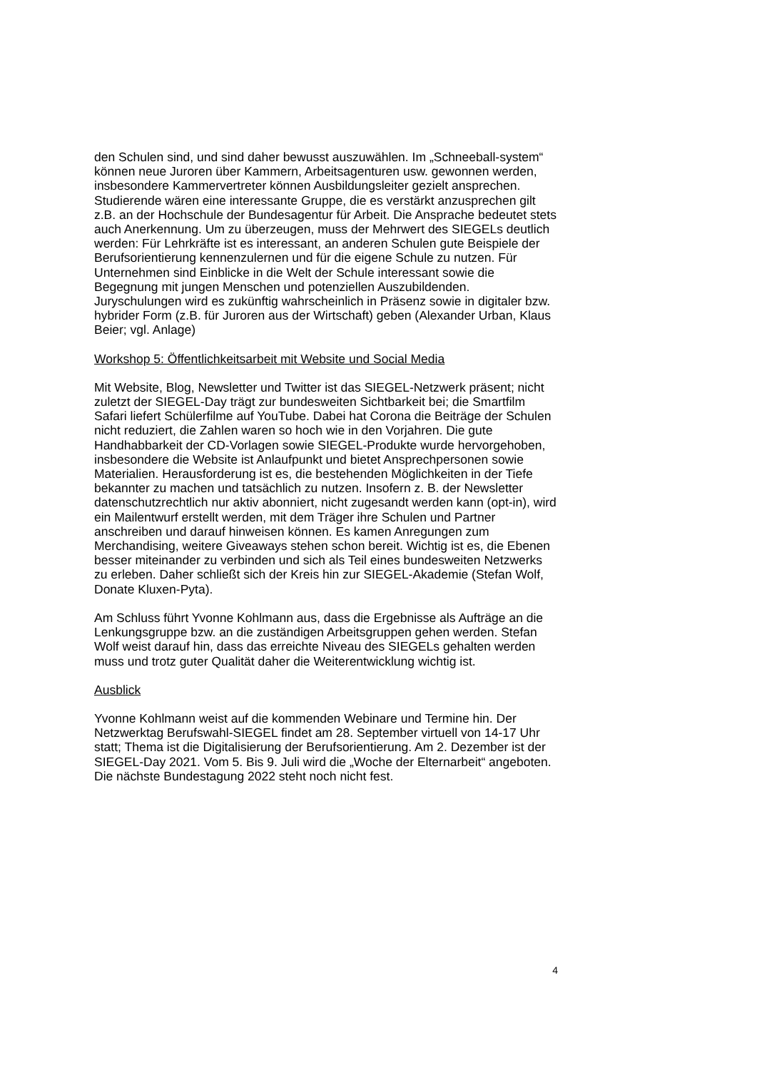den Schulen sind, und sind daher bewusst auszuwählen. Im „Schneeball-system“ können neue Juroren über Kammern, Arbeitsagenturen usw. gewonnen werden, insbesondere Kammervertreter können Ausbildungsleiter gezielt ansprechen. Studierende wären eine interessante Gruppe, die es verstärkt anzusprechen gilt z.B. an der Hochschule der Bundesagentur für Arbeit. Die Ansprache bedeutet stets auch Anerkennung. Um zu überzeugen, muss der Mehrwert des SIEGELs deutlich werden: Für Lehrkräfte ist es interessant, an anderen Schulen gute Beispiele der Berufsorientierung kennenzulernen und für die eigene Schule zu nutzen. Für Unternehmen sind Einblicke in die Welt der Schule interessant sowie die Begegnung mit jungen Menschen und potenziellen Auszubildenden. Juryschulungen wird es zukünftig wahrscheinlich in Präsenz sowie in digitaler bzw. hybrider Form (z.B. für Juroren aus der Wirtschaft) geben (Alexander Urban, Klaus Beier; vgl. Anlage)
Workshop 5: Öffentlichkeitsarbeit mit Website und Social Media
Mit Website, Blog, Newsletter und Twitter ist das SIEGEL-Netzwerk präsent; nicht zuletzt der SIEGEL-Day trägt zur bundesweiten Sichtbarkeit bei; die Smartfilm Safari liefert Schülerfilme auf YouTube. Dabei hat Corona die Beiträge der Schulen nicht reduziert, die Zahlen waren so hoch wie in den Vorjahren. Die gute Handhabbarkeit der CD-Vorlagen sowie SIEGEL-Produkte wurde hervorgehoben, insbesondere die Website ist Anlaufpunkt und bietet Ansprechpersonen sowie Materialien. Herausforderung ist es, die bestehenden Möglichkeiten in der Tiefe bekannter zu machen und tatsächlich zu nutzen. Insofern z. B. der Newsletter datenschutzrechtlich nur aktiv abonniert, nicht zugesandt werden kann (opt-in), wird ein Mailentwurf erstellt werden, mit dem Träger ihre Schulen und Partner anschreiben und darauf hinweisen können. Es kamen Anregungen zum Merchandising, weitere Giveaways stehen schon bereit. Wichtig ist es, die Ebenen besser miteinander zu verbinden und sich als Teil eines bundesweiten Netzwerks zu erleben. Daher schließt sich der Kreis hin zur SIEGEL-Akademie (Stefan Wolf, Donate Kluxen-Pyta).
Am Schluss führt Yvonne Kohlmann aus, dass die Ergebnisse als Aufträge an die Lenkungsgruppe bzw. an die zuständigen Arbeitsgruppen gehen werden. Stefan Wolf weist darauf hin, dass das erreichte Niveau des SIEGELs gehalten werden muss und trotz guter Qualität daher die Weiterentwicklung wichtig ist.
Ausblick
Yvonne Kohlmann weist auf die kommenden Webinare und Termine hin. Der Netzwerktag Berufswahl-SIEGEL findet am 28. September virtuell von 14-17 Uhr statt; Thema ist die Digitalisierung der Berufsorientierung. Am 2. Dezember ist der SIEGEL-Day 2021. Vom 5. Bis 9. Juli wird die „Woche der Elternarbeit“ angeboten. Die nächste Bundestagung 2022 steht noch nicht fest.
4